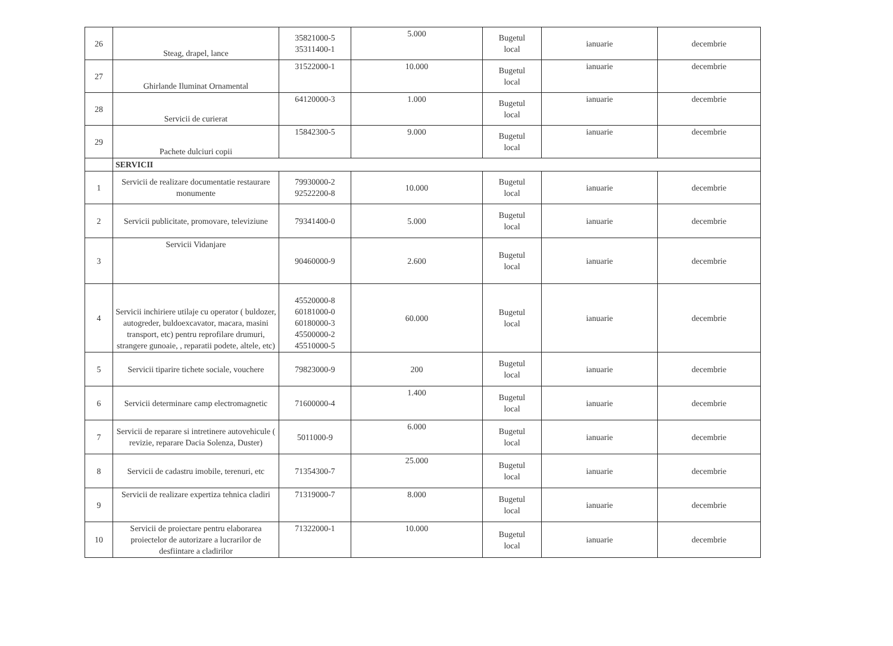| 26 | Steag, drapel, lance | 35821000-5 35311400-1 | 5.000 | Bugetul local | ianuarie | decembrie |
| 27 | Ghirlande Iluminat Ornamental | 31522000-1 | 10.000 | Bugetul local | ianuarie | decembrie |
| 28 | Servicii de curierat | 64120000-3 | 1.000 | Bugetul local | ianuarie | decembrie |
| 29 | Pachete dulciuri copii | 15842300-5 | 9.000 | Bugetul local | ianuarie | decembrie |
| | SERVICII | | | | | |
| 1 | Servicii de realizare documentatie restaurare monumente | 79930000-2 92522200-8 | 10.000 | Bugetul local | ianuarie | decembrie |
| 2 | Servicii publicitate, promovare, televiziune | 79341400-0 | 5.000 | Bugetul local | ianuarie | decembrie |
| 3 | Servicii Vidanjare | 90460000-9 | 2.600 | Bugetul local | ianuarie | decembrie |
| 4 | Servicii inchiriere utilaje cu operator ( buldozer, autogreder, buldoexcavator, macara, masini transport, etc) pentru reprofilare drumuri, strangere gunoaie, , reparatii podete, altele, etc) | 45520000-8 60181000-0 60180000-3 45500000-2 45510000-5 | 60.000 | Bugetul local | ianuarie | decembrie |
| 5 | Servicii tiparire tichete sociale, vouchere | 79823000-9 | 200 | Bugetul local | ianuarie | decembrie |
| 6 | Servicii determinare camp electromagnetic | 71600000-4 | 1.400 | Bugetul local | ianuarie | decembrie |
| 7 | Servicii de reparare si intretinere autovehicule ( revizie, reparare Dacia Solenza, Duster) | 5011000-9 | 6.000 | Bugetul local | ianuarie | decembrie |
| 8 | Servicii de cadastru imobile, terenuri, etc | 71354300-7 | 25.000 | Bugetul local | ianuarie | decembrie |
| 9 | Servicii de realizare expertiza tehnica cladiri | 71319000-7 | 8.000 | Bugetul local | ianuarie | decembrie |
| 10 | Servicii de proiectare pentru elaborarea proiectelor de autorizare a lucrarilor de desfiintare a cladirilor | 71322000-1 | 10.000 | Bugetul local | ianuarie | decembrie |